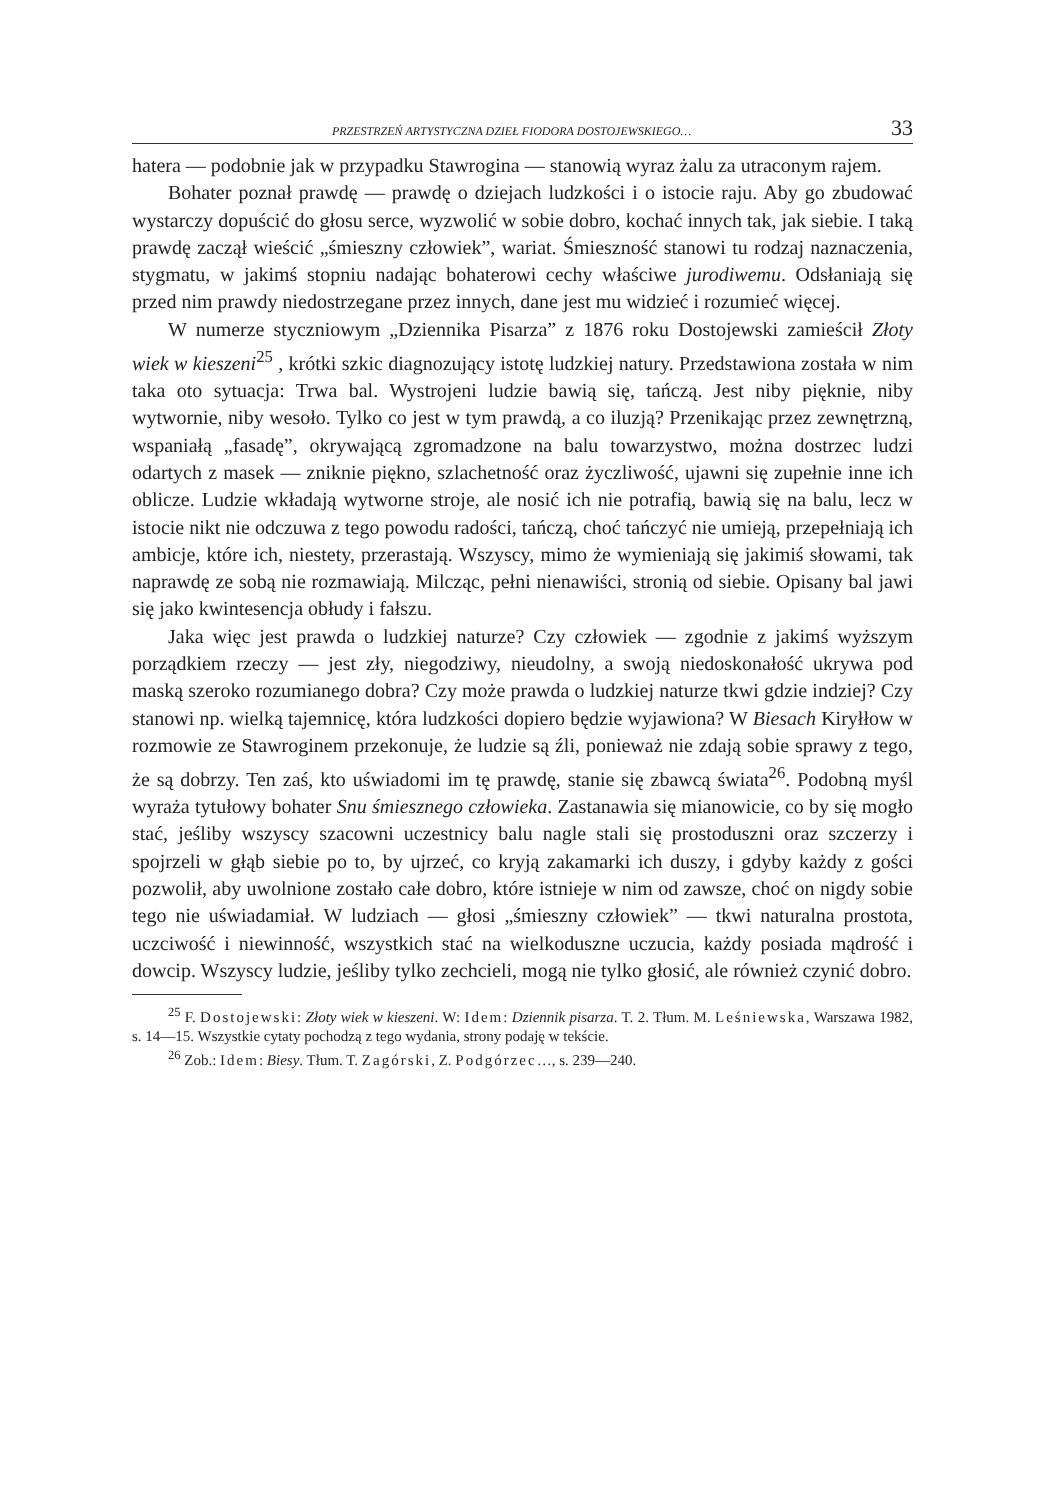PRZESTRZEŃ ARTYSTYCZNA DZIEŁ FIODORA DOSTOJEWSKIEGO… 33
hatera — podobnie jak w przypadku Stawrogina — stanowią wyraz żalu za utraconym rajem.
Bohater poznał prawdę — prawdę o dziejach ludzkości i o istocie raju. Aby go zbudować wystarczy dopuścić do głosu serce, wyzwolić w sobie dobro, kochać innych tak, jak siebie. I taką prawdę zaczął wieścić „śmieszny człowiek”, wariat. Śmieszność stanowi tu rodzaj naznaczenia, stygmatu, w jakimś stopniu nadając bohaterowi cechy właściwe jurodiwemu. Odsłaniają się przed nim prawdy niedostrzegane przez innych, dane jest mu widzieć i rozumieć więcej.
W numerze styczniowym „Dziennika Pisarza” z 1876 roku Dostojewski zamieścił Złoty wiek w kieszeni<sup>25</sup> , krótki szkic diagnozujący istotę ludzkiej natury. Przedstawiona została w nim taka oto sytuacja: Trwa bal. Wystrojeni ludzie bawią się, tańczą. Jest niby pięknie, niby wytwornie, niby wesoło. Tylko co jest w tym prawdą, a co iluzją? Przenikając przez zewnętrzną, wspaniałą „fasadę”, okrywającą zgromadzone na balu towarzystwo, można dostrzec ludzi odartych z masek — zniknie piękno, szlachetność oraz życzliwość, ujawni się zupełnie inne ich oblicze. Ludzie wkładają wytworne stroje, ale nosić ich nie potrafią, bawią się na balu, lecz w istocie nikt nie odczuwa z tego powodu radości, tańczą, choć tańczyć nie umieją, przepełniają ich ambicje, które ich, niestety, przerastają. Wszyscy, mimo że wymieniają się jakimiś słowami, tak naprawdę ze sobą nie rozmawiają. Milcząc, pełni nienawiści, stronią od siebie. Opisany bal jawi się jako kwintesencja obłudy i fałszu.
Jaka więc jest prawda o ludzkiej naturze? Czy człowiek — zgodnie z jakimś wyższym porządkiem rzeczy — jest zły, niegodziwy, nieudolny, a swoją niedoskonałość ukrywa pod maską szeroko rozumianego dobra? Czy może prawda o ludzkiej naturze tkwi gdzie indziej? Czy stanowi np. wielką tajemnicę, która ludzkości dopiero będzie wyjawiona? W Biesach Kiryłłow w rozmowie ze Stawroginem przekonuje, że ludzie są źli, ponieważ nie zdają sobie sprawy z tego, że są dobrzy. Ten zaś, kto uświadomi im tę prawdę, stanie się zbawcą świata<sup>26</sup>. Podobną myśl wyraża tytułowy bohater Snu śmiesznego człowieka. Zastanawia się mianowicie, co by się mogło stać, jeśliby wszyscy szacowni uczestnicy balu nagle stali się prostoduszni oraz szczerzy i spojrzeli w głąb siebie po to, by ujrzeć, co kryją zakamarki ich duszy, i gdyby każdy z gości pozwolił, aby uwolnione zostało całe dobro, które istnieje w nim od zawsze, choć on nigdy sobie tego nie uświadamiał. W ludziach — głosi „śmieszny człowiek” — tkwi naturalna prostota, uczciwość i niewinność, wszystkich stać na wielkoduszne uczucia, każdy posiada mądrość i dowcip. Wszyscy ludzie, jeśliby tylko zechcieli, mogą nie tylko głosić, ale również czynić dobro.
<sup>25</sup> F. Dostojewski: Złoty wiek w kieszeni. W: Idem: Dziennik pisarza. T. 2. Tłum. M. Leśniewska, Warszawa 1982, s. 14—15. Wszystkie cytaty pochodzą z tego wydania, strony podaję w tekście.
<sup>26</sup> Zob.: Idem: Biesy. Tłum. T. Zagórski, Z. Podgórzec…, s. 239—240.